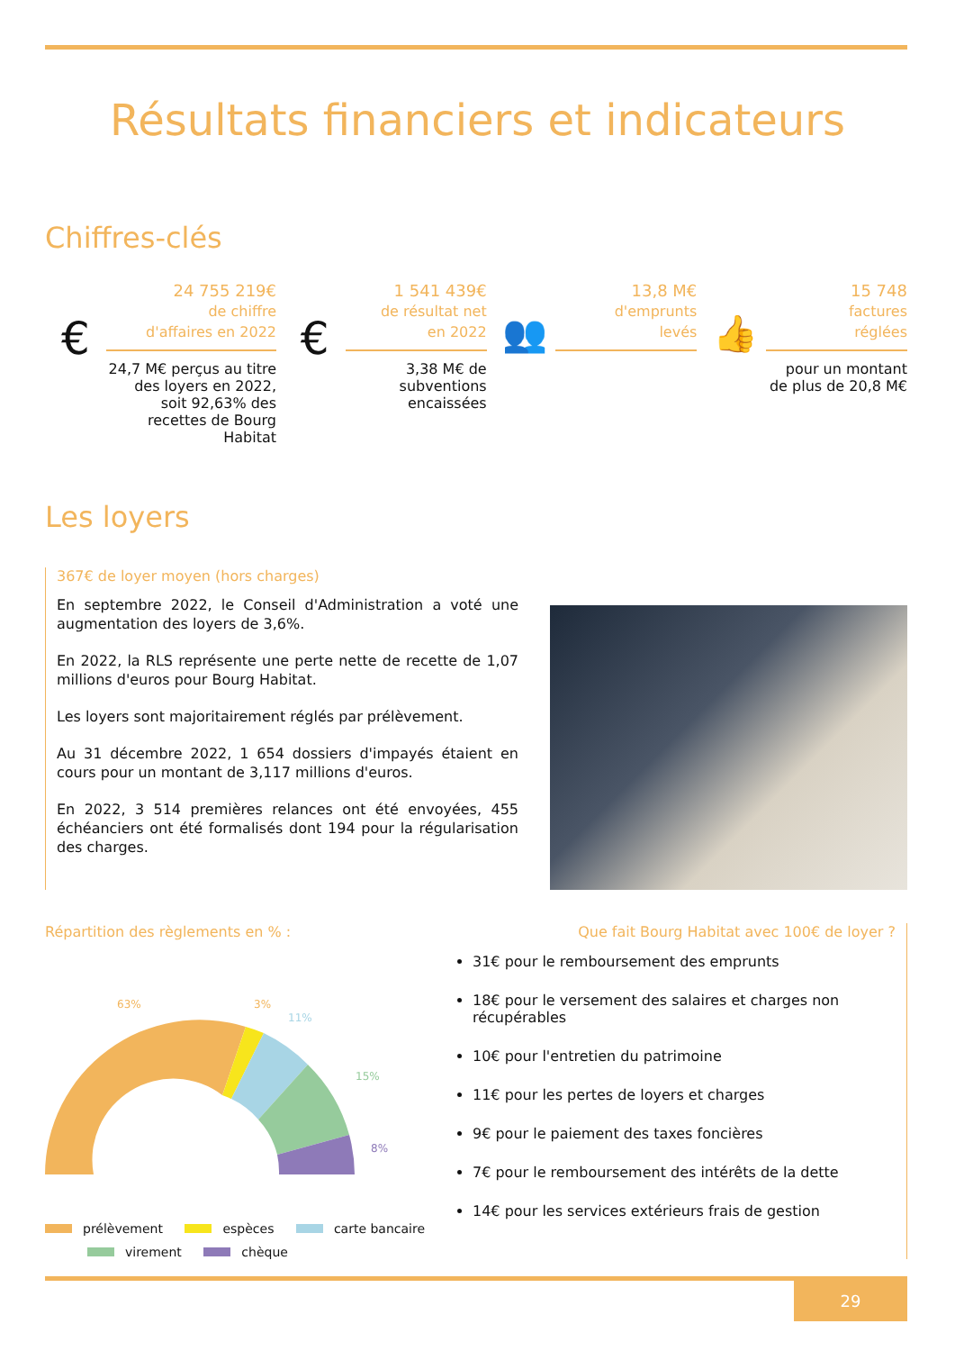Résultats financiers et indicateurs
Chiffres-clés
€
24 755 219€
de chiffre
d'affaires en 2022
24,7 M€ perçus au titre des loyers en 2022, soit 92,63% des recettes de Bourg Habitat
€
1 541 439€
de résultat net
en 2022
3,38 M€ de subventions encaissées
👥
13,8 M€
d'emprunts
levés
👍
15 748
factures
réglées
pour un montant de plus de 20,8 M€
Les loyers
367€ de loyer moyen (hors charges)
En septembre 2022, le Conseil d'Administration a voté une augmentation des loyers de 3,6%.
En 2022, la RLS représente une perte nette de recette de 1,07 millions d'euros pour Bourg Habitat.
Les loyers sont majoritairement réglés par prélèvement.
Au 31 décembre 2022, 1 654 dossiers d'impayés étaient en cours pour un montant de 3,117 millions d'euros.
En 2022, 3 514 premières relances ont été envoyées, 455 échéanciers ont été formalisés dont 194 pour la régularisation des charges.
Répartition des règlements en % :
63%
3%
11%
15%
8%
prélèvement espèces carte bancaire
virement chèque
Que fait Bourg Habitat avec 100€ de loyer ?
31€ pour le remboursement des emprunts
18€ pour le versement des salaires et charges non récupérables
10€ pour l'entretien du patrimoine
11€ pour les pertes de loyers et charges
9€ pour le paiement des taxes foncières
7€ pour le remboursement des intérêts de la dette
14€ pour les services extérieurs frais de gestion
29